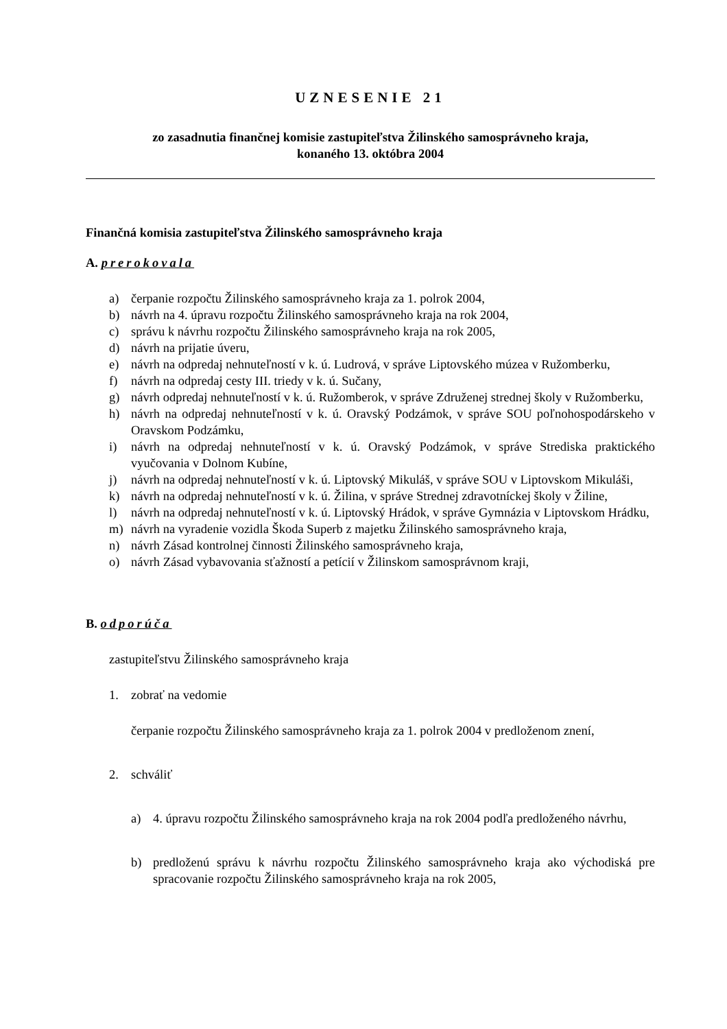UZNESENIE 21
zo zasadnutia finančnej komisie zastupiteľstva Žilinského samosprávneho kraja,
konaného 13. októbra 2004
Finančná komisia zastupiteľstva Žilinského samosprávneho kraja
A. prerokovala
a) čerpanie rozpočtu Žilinského samosprávneho kraja za 1. polrok 2004,
b) návrh na 4. úpravu rozpočtu Žilinského samosprávneho kraja na rok 2004,
c) správu k návrhu rozpočtu Žilinského samosprávneho kraja na rok 2005,
d) návrh na prijatie úveru,
e) návrh na odpredaj nehnuteľností v k. ú. Ludrová, v správe Liptovského múzea v Ružomberku,
f) návrh na odpredaj cesty III. triedy v k. ú. Sučany,
g) návrh odpredaj nehnuteľností v k. ú. Ružomberok, v správe Združenej strednej školy v Ružomberku,
h) návrh na odpredaj nehnuteľností v k. ú. Oravský Podzámok, v správe SOU poľnohospodárskeho v Oravskom Podzámku,
i) návrh na odpredaj nehnuteľností v k. ú. Oravský Podzámok, v správe Strediska praktického vyučovania v Dolnom Kubíne,
j) návrh na odpredaj nehnuteľností v k. ú. Liptovský Mikuláš, v správe SOU v Liptovskom Mikuláši,
k) návrh na odpredaj nehnuteľností v k. ú. Žilina, v správe Strednej zdravotníckej školy v Žiline,
l) návrh na odpredaj nehnuteľností v k. ú. Liptovský Hrádok, v správe Gymnázia v Liptovskom Hrádku,
m) návrh na vyradenie vozidla Škoda Superb z majetku Žilinského samosprávneho kraja,
n) návrh Zásad kontrolnej činnosti Žilinského samosprávneho kraja,
o) návrh Zásad vybavovania sťažností a petícií v Žilinskom samosprávnom kraji,
B. odporúča
zastupiteľstvu Žilinského samosprávneho kraja
1. zobrať na vedomie
čerpanie rozpočtu Žilinského samosprávneho kraja za 1. polrok 2004 v predloženom znení,
2. schváliť
a) 4. úpravu rozpočtu Žilinského samosprávneho kraja na rok 2004 podľa predloženého návrhu,
b) predloženú správu k návrhu rozpočtu Žilinského samosprávneho kraja ako východiská pre spracovanie rozpočtu Žilinského samosprávneho kraja na rok 2005,